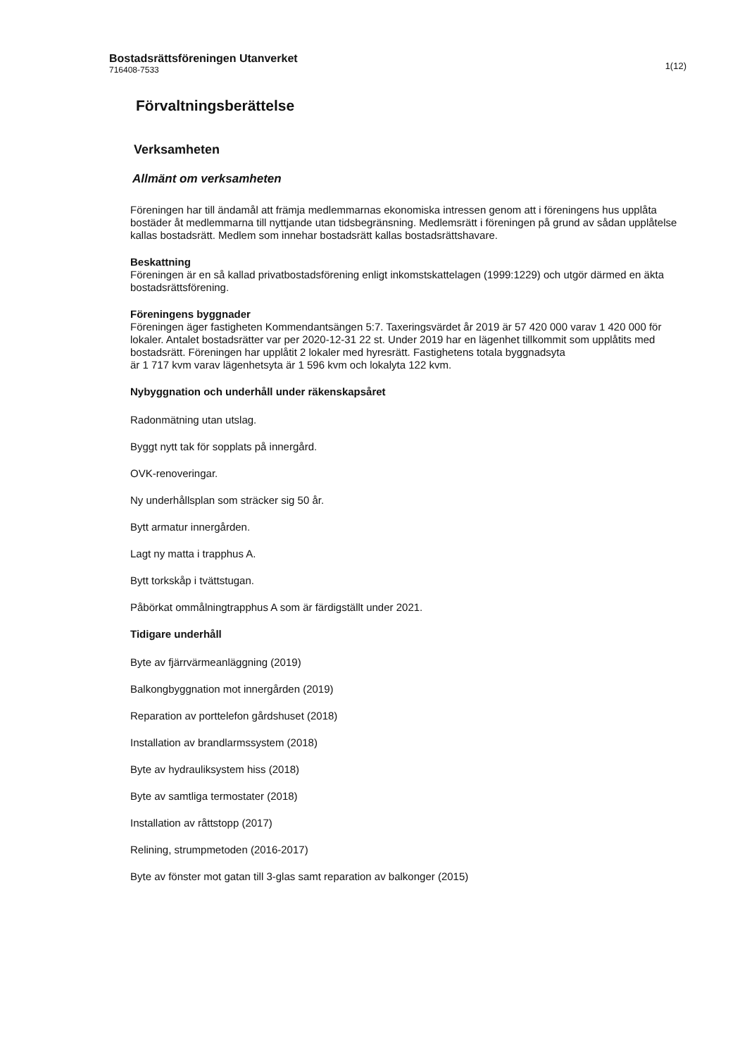1(12) Bostadsrättsföreningen Utanverket
716408-7533
Förvaltningsberättelse
Verksamheten
Allmänt om verksamheten
Föreningen har till ändamål att främja medlemmarnas ekonomiska intressen genom att i föreningens hus upplåta bostäder åt medlemmarna till nyttjande utan tidsbegränsning. Medlemsrätt i föreningen på grund av sådan upplåtelse kallas bostadsrätt. Medlem som innehar bostadsrätt kallas bostadsrättshavare.
Beskattning
Föreningen är en så kallad privatbostadsförening enligt inkomstskattelagen (1999:1229) och utgör därmed en äkta bostadsrättsförening.
Föreningens byggnader
Föreningen äger fastigheten Kommendantsängen 5:7. Taxeringsvärdet år 2019 är 57 420 000 varav 1 420 000 för lokaler. Antalet bostadsrätter var per 2020-12-31 22 st. Under 2019 har en lägenhet tillkommit som upplåtits med bostadsrätt. Föreningen har upplåtit 2 lokaler med hyresrätt. Fastighetens totala byggnadsyta
är 1 717 kvm varav lägenhetsyta är 1 596 kvm och lokalyta 122 kvm.
Nybyggnation och underhåll under räkenskapsåret
Radonmätning utan utslag.
Byggt nytt tak för sopplats på innergård.
OVK-renoveringar.
Ny underhållsplan som sträcker sig 50 år.
Bytt armatur innergården.
Lagt ny matta i trapphus A.
Bytt torkskåp i tvättstugan.
Påbörkat ommålningtrapphus A som är färdigställt under 2021.
Tidigare underhåll
Byte av fjärrvärmeanläggning (2019)
Balkongbyggnation mot innergården (2019)
Reparation av porttelefon gårdshuset (2018)
Installation av brandlarmssystem (2018)
Byte av hydrauliksystem hiss (2018)
Byte av samtliga termostater (2018)
Installation av råttstopp (2017)
Relining, strumpmetoden (2016-2017)
Byte av fönster mot gatan till 3-glas samt reparation av balkonger (2015)